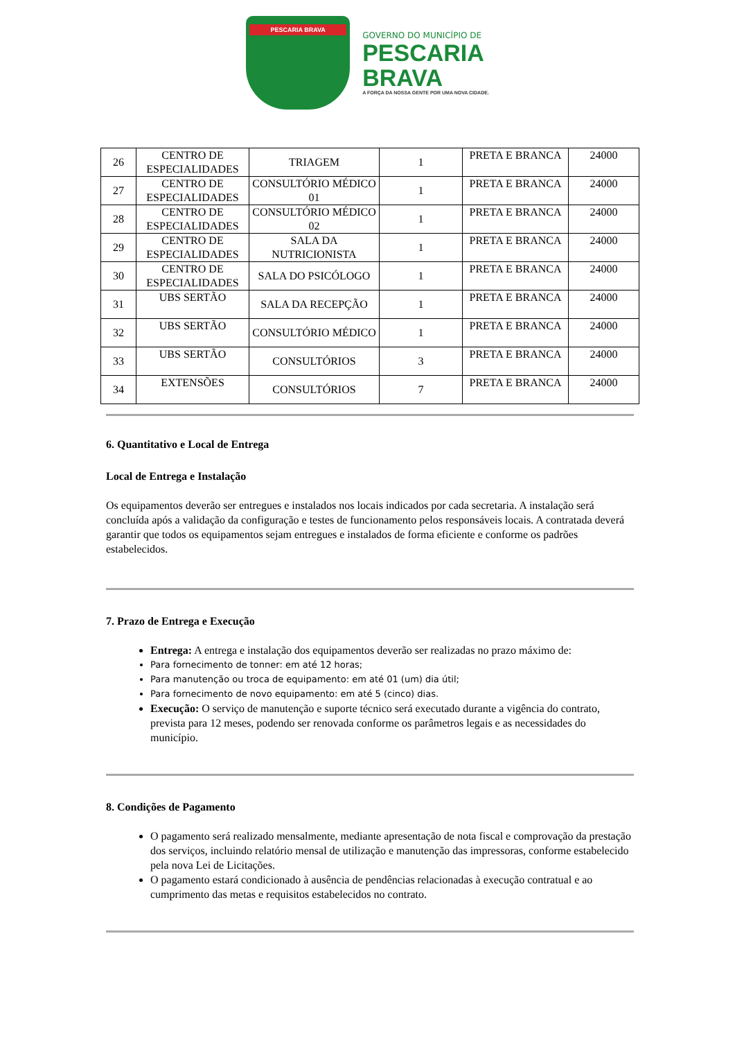PESCARIA BRAVA
GOVERNO DO MUNICÍPIO DE
PESCARIA
BRAVA
A FORÇA DA NOSSA GENTE POR UMA NOVA CIDADE.
| 26 | CENTRO DE ESPECIALIDADES | TRIAGEM | 1 | PRETA E BRANCA | 24000 |
| 27 | CENTRO DE ESPECIALIDADES | CONSULTÓRIO MÉDICO 01 | 1 | PRETA E BRANCA | 24000 |
| 28 | CENTRO DE ESPECIALIDADES | CONSULTÓRIO MÉDICO 02 | 1 | PRETA E BRANCA | 24000 |
| 29 | CENTRO DE ESPECIALIDADES | SALA DA NUTRICIONISTA | 1 | PRETA E BRANCA | 24000 |
| 30 | CENTRO DE ESPECIALIDADES | SALA DO PSICÓLOGO | 1 | PRETA E BRANCA | 24000 |
| 31 | UBS SERTÃO | SALA DA RECEPÇÃO | 1 | PRETA E BRANCA | 24000 |
| 32 | UBS SERTÃO | CONSULTÓRIO MÉDICO | 1 | PRETA E BRANCA | 24000 |
| 33 | UBS SERTÃO | CONSULTÓRIOS | 3 | PRETA E BRANCA | 24000 |
| 34 | EXTENSÕES | CONSULTÓRIOS | 7 | PRETA E BRANCA | 24000 |
6. Quantitativo e Local de Entrega
Local de Entrega e Instalação
Os equipamentos deverão ser entregues e instalados nos locais indicados por cada secretaria. A instalação será concluída após a validação da configuração e testes de funcionamento pelos responsáveis locais. A contratada deverá garantir que todos os equipamentos sejam entregues e instalados de forma eficiente e conforme os padrões estabelecidos.
7. Prazo de Entrega e Execução
Entrega: A entrega e instalação dos equipamentos deverão ser realizadas no prazo máximo de:
Para fornecimento de tonner: em até 12 horas;
Para manutenção ou troca de equipamento: em até 01 (um) dia útil;
Para fornecimento de novo equipamento: em até 5 (cinco) dias.
Execução: O serviço de manutenção e suporte técnico será executado durante a vigência do contrato, prevista para 12 meses, podendo ser renovada conforme os parâmetros legais e as necessidades do município.
8. Condições de Pagamento
O pagamento será realizado mensalmente, mediante apresentação de nota fiscal e comprovação da prestação dos serviços, incluindo relatório mensal de utilização e manutenção das impressoras, conforme estabelecido pela nova Lei de Licitações.
O pagamento estará condicionado à ausência de pendências relacionadas à execução contratual e ao cumprimento das metas e requisitos estabelecidos no contrato.